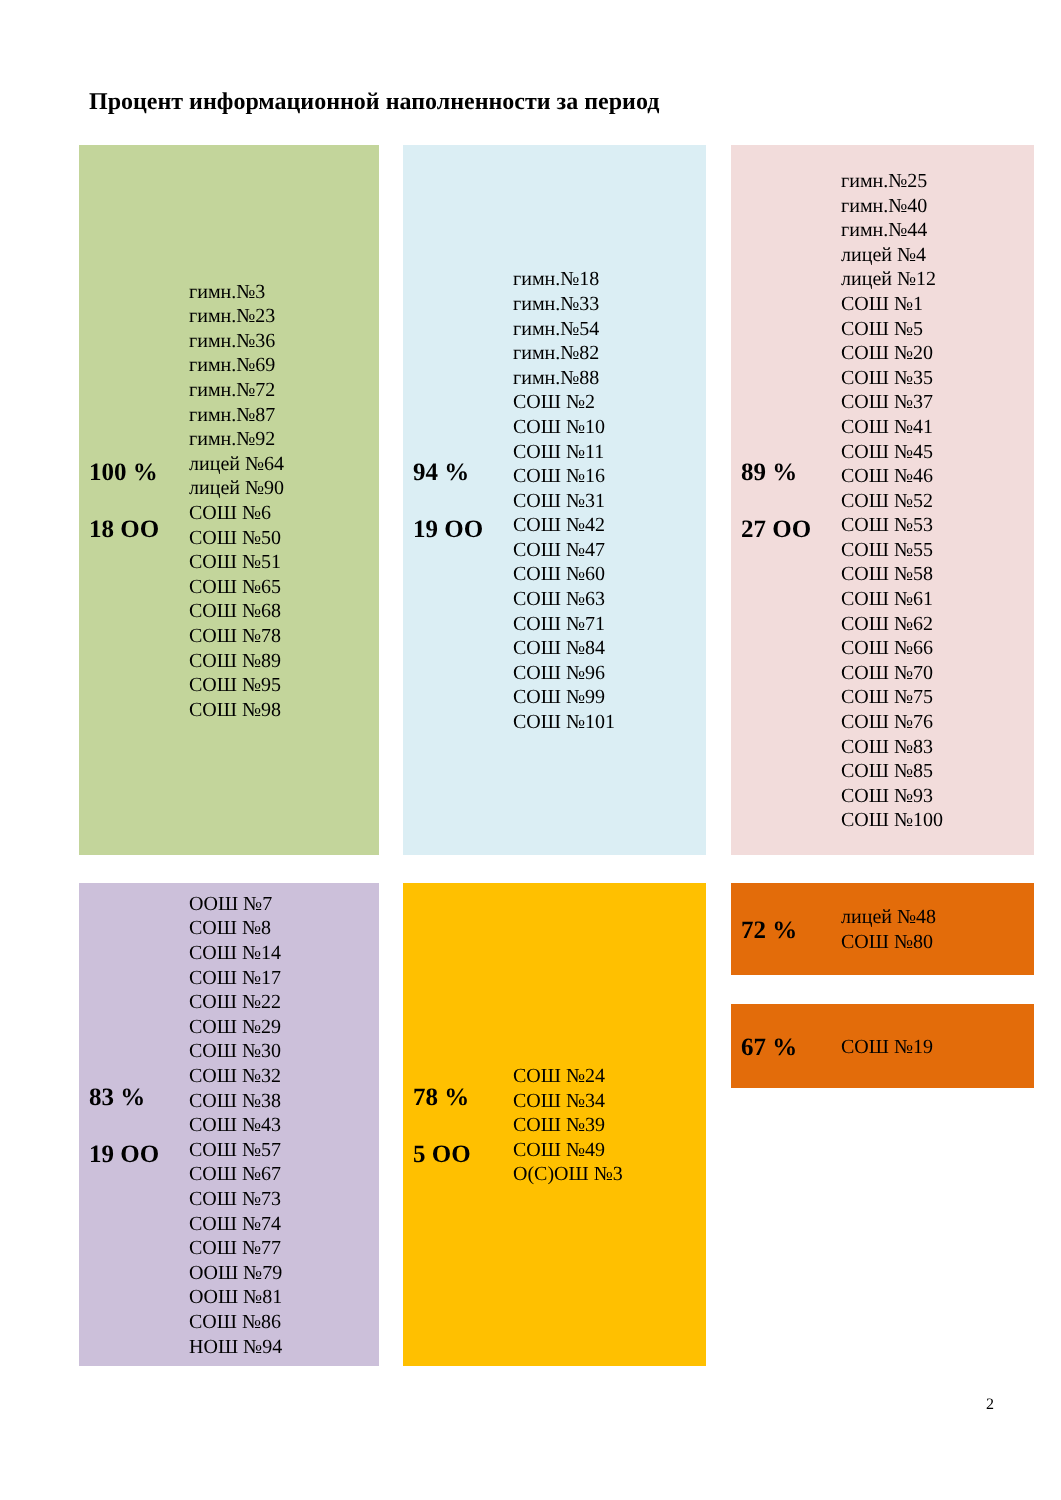Процент информационной наполненности за период
100 %
18 ОО
гимн.№3
гимн.№23
гимн.№36
гимн.№69
гимн.№72
гимн.№87
гимн.№92
лицей №64
лицей №90
СОШ №6
СОШ №50
СОШ №51
СОШ №65
СОШ №68
СОШ №78
СОШ №89
СОШ №95
СОШ №98
94 %
19 ОО
гимн.№18
гимн.№33
гимн.№54
гимн.№82
гимн.№88
СОШ №2
СОШ №10
СОШ №11
СОШ №16
СОШ №31
СОШ №42
СОШ №47
СОШ №60
СОШ №63
СОШ №71
СОШ №84
СОШ №96
СОШ №99
СОШ №101
89 %
27 ОО
гимн.№25
гимн.№40
гимн.№44
лицей №4
лицей №12
СОШ №1
СОШ №5
СОШ №20
СОШ №35
СОШ №37
СОШ №41
СОШ №45
СОШ №46
СОШ №52
СОШ №53
СОШ №55
СОШ №58
СОШ №61
СОШ №62
СОШ №66
СОШ №70
СОШ №75
СОШ №76
СОШ №83
СОШ №85
СОШ №93
СОШ №100
83 %
19 ОО
ООШ №7
СОШ №8
СОШ №14
СОШ №17
СОШ №22
СОШ №29
СОШ №30
СОШ №32
СОШ №38
СОШ №43
СОШ №57
СОШ №67
СОШ №73
СОШ №74
СОШ №77
ООШ №79
ООШ №81
СОШ №86
НОШ №94
78 %
5 ОО
СОШ №24
СОШ №34
СОШ №39
СОШ №49
О(С)ОШ №3
72 %
лицей №48
СОШ №80
67 %
СОШ №19
2